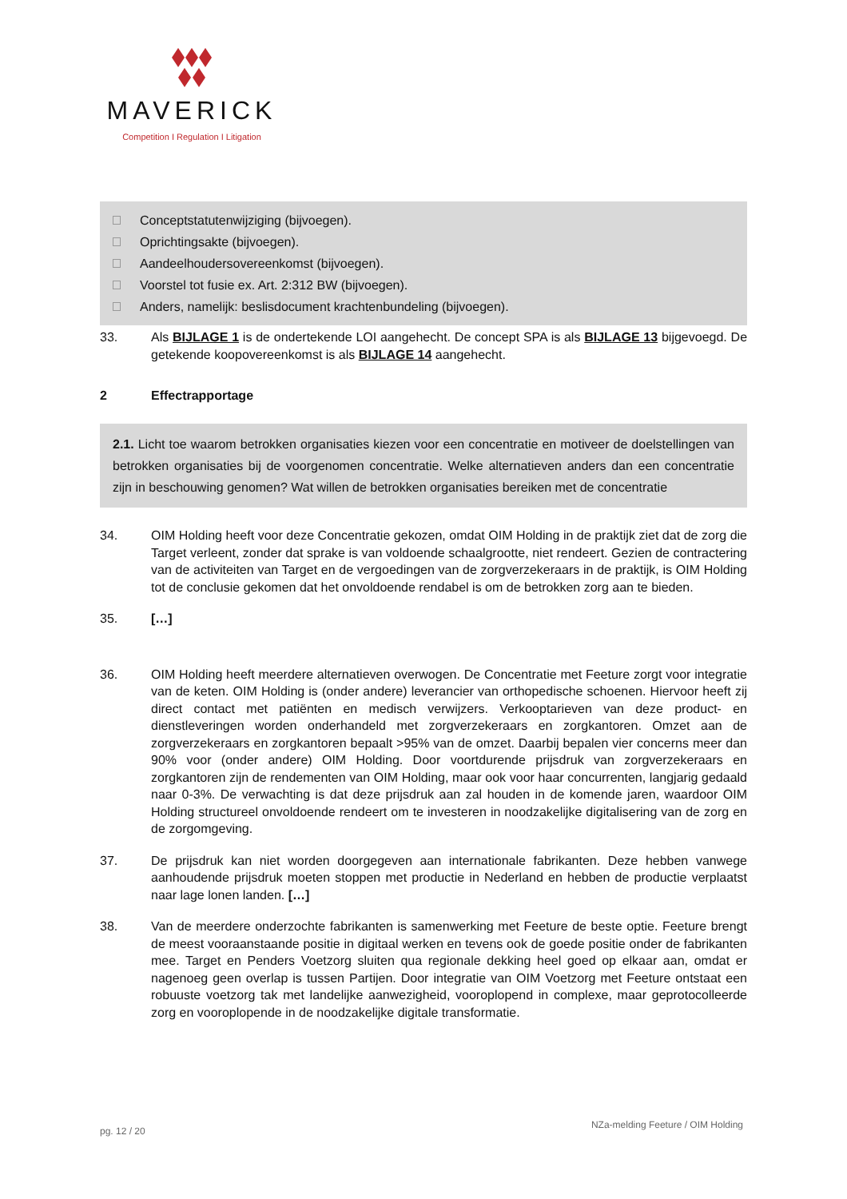MAVERICK
Competition I Regulation I Litigation
Conceptstatutenwijziging (bijvoegen).
Oprichtingsakte (bijvoegen).
Aandeelhoudersovereenkomst (bijvoegen).
Voorstel tot fusie ex. Art. 2:312 BW (bijvoegen).
Anders, namelijk: beslisdocument krachtenbundeling (bijvoegen).
33. Als BIJLAGE 1 is de ondertekende LOI aangehecht. De concept SPA is als BIJLAGE 13 bijgevoegd. De getekende koopovereenkomst is als BIJLAGE 14 aangehecht.
2 Effectrapportage
2.1. Licht toe waarom betrokken organisaties kiezen voor een concentratie en motiveer de doelstellingen van betrokken organisaties bij de voorgenomen concentratie. Welke alternatieven anders dan een concentratie zijn in beschouwing genomen? Wat willen de betrokken organisaties bereiken met de concentratie
34. OIM Holding heeft voor deze Concentratie gekozen, omdat OIM Holding in de praktijk ziet dat de zorg die Target verleent, zonder dat sprake is van voldoende schaalgrootte, niet rendeert. Gezien de contractering van de activiteiten van Target en de vergoedingen van de zorgverzekeraars in de praktijk, is OIM Holding tot de conclusie gekomen dat het onvoldoende rendabel is om de betrokken zorg aan te bieden.
35. […]
36. OIM Holding heeft meerdere alternatieven overwogen. De Concentratie met Feeture zorgt voor integratie van de keten. OIM Holding is (onder andere) leverancier van orthopedische schoenen. Hiervoor heeft zij direct contact met patiënten en medisch verwijzers. Verkooptarieven van deze product- en dienstleveringen worden onderhandeld met zorgverzekeraars en zorgkantoren. Omzet aan de zorgverzekeraars en zorgkantoren bepaalt >95% van de omzet. Daarbij bepalen vier concerns meer dan 90% voor (onder andere) OIM Holding. Door voortdurende prijsdruk van zorgverzekeraars en zorgkantoren zijn de rendementen van OIM Holding, maar ook voor haar concurrenten, langjarig gedaald naar 0-3%. De verwachting is dat deze prijsdruk aan zal houden in de komende jaren, waardoor OIM Holding structureel onvoldoende rendeert om te investeren in noodzakelijke digitalisering van de zorg en de zorgomgeving.
37. De prijsdruk kan niet worden doorgegeven aan internationale fabrikanten. Deze hebben vanwege aanhoudende prijsdruk moeten stoppen met productie in Nederland en hebben de productie verplaatst naar lage lonen landen. […]
38. Van de meerdere onderzochte fabrikanten is samenwerking met Feeture de beste optie. Feeture brengt de meest vooraanstaande positie in digitaal werken en tevens ook de goede positie onder de fabrikanten mee. Target en Penders Voetzorg sluiten qua regionale dekking heel goed op elkaar aan, omdat er nagenoeg geen overlap is tussen Partijen. Door integratie van OIM Voetzorg met Feeture ontstaat een robuuste voetzorg tak met landelijke aanwezigheid, vooroplopend in complexe, maar geprotocolleerde zorg en vooroplopende in de noodzakelijke digitale transformatie.
pg. 12 / 20 NZa-melding Feeture / OIM Holding